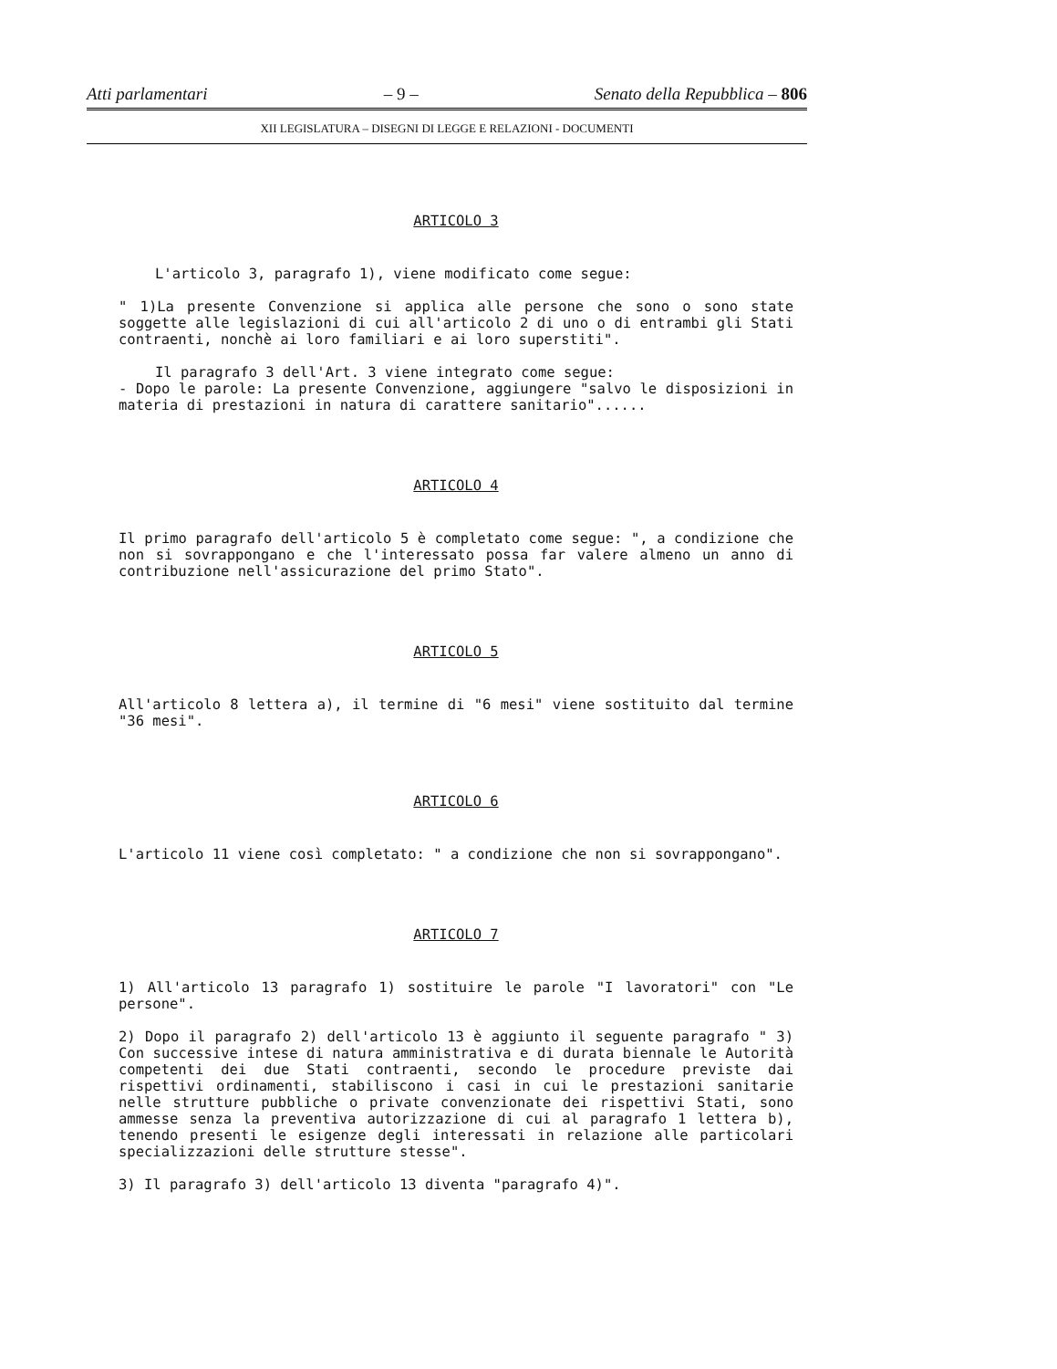Atti parlamentari – 9 – Senato della Repubblica – 806
XII LEGISLATURA – DISEGNI DI LEGGE E RELAZIONI - DOCUMENTI
ARTICOLO 3
L'articolo 3, paragrafo 1), viene modificato come segue:
" 1)La presente Convenzione si applica alle persone che sono o sono state soggette alle legislazioni di cui all'articolo 2 di uno o di entrambi gli Stati contraenti, nonchè ai loro familiari e ai loro superstiti".
Il paragrafo 3 dell'Art. 3 viene integrato come segue:
- Dopo le parole: La presente Convenzione, aggiungere "salvo le disposizioni in materia di prestazioni in natura di carattere sanitario"......
ARTICOLO 4
Il primo paragrafo dell'articolo 5 è completato come segue: ", a condizione che non si sovrappongano e che l'interessato possa far valere almeno un anno di contribuzione nell'assicurazione del primo Stato".
ARTICOLO 5
All'articolo 8 lettera a), il termine di "6 mesi" viene sostituito dal termine "36 mesi".
ARTICOLO 6
L'articolo 11 viene così completato: " a condizione che non si sovrappongano".
ARTICOLO 7
1) All'articolo 13 paragrafo 1) sostituire le parole "I lavoratori" con "Le persone".
2) Dopo il paragrafo 2) dell'articolo 13 è aggiunto il seguente paragrafo " 3) Con successive intese di natura amministrativa e di durata biennale le Autorità competenti dei due Stati contraenti, secondo le procedure previste dai rispettivi ordinamenti, stabiliscono i casi in cui le prestazioni sanitarie nelle strutture pubbliche o private convenzionate dei rispettivi Stati, sono ammesse senza la preventiva autorizzazione di cui al paragrafo 1 lettera b), tenendo presenti le esigenze degli interessati in relazione alle particolari specializzazioni delle strutture stesse".
3) Il paragrafo 3) dell'articolo 13 diventa "paragrafo 4)".